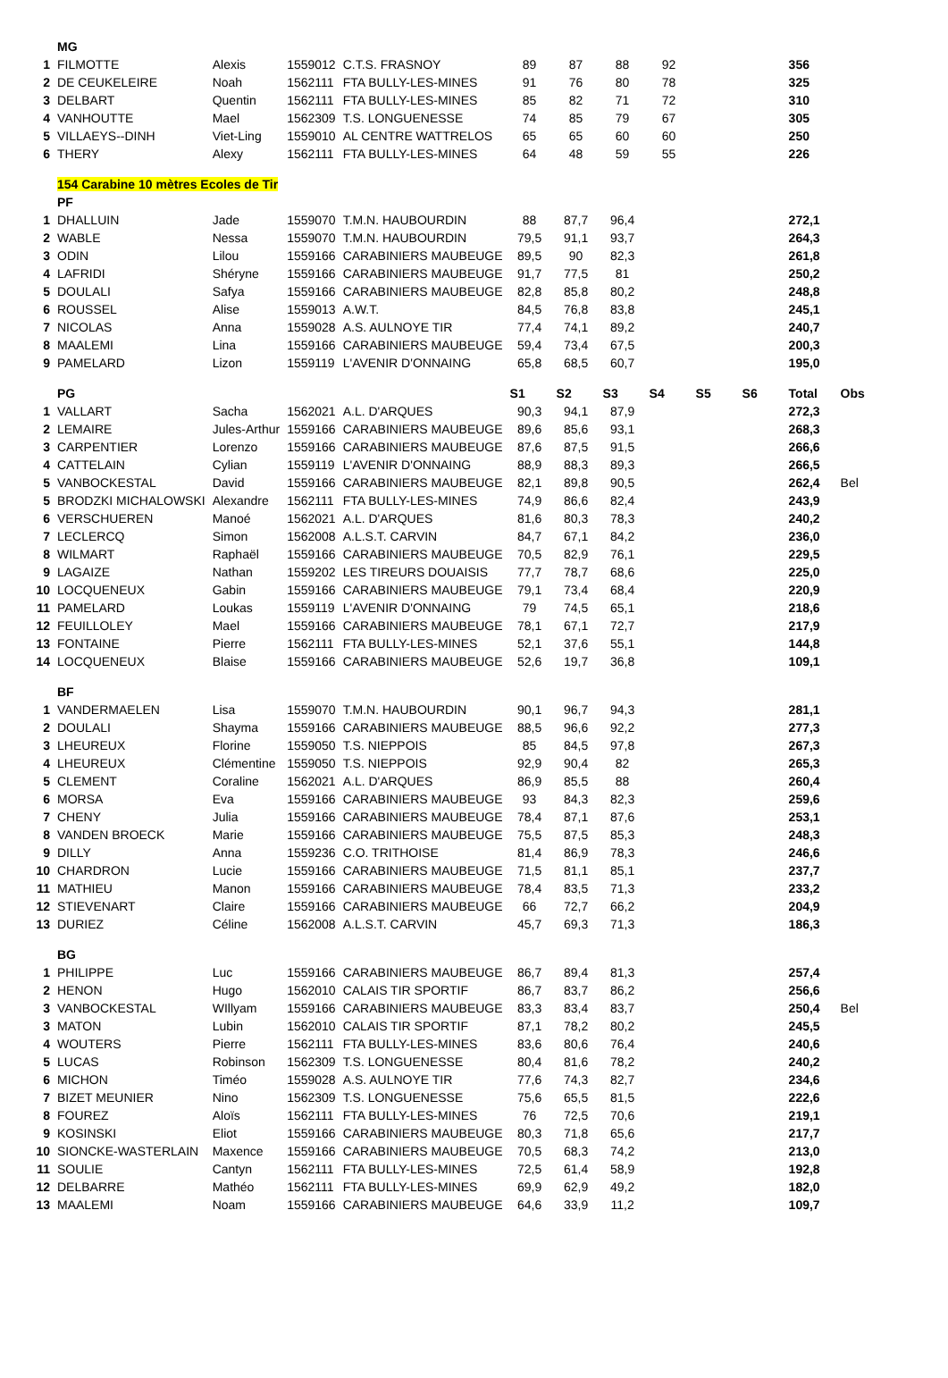| | MG | | | | | | | | | | | |
| 1 | FILMOTTE | Alexis | 1559012 | C.T.S. FRASNOY | 89 | 87 | 88 | 92 | | | 356 | |
| 2 | DE CEUKELEIRE | Noah | 1562111 | FTA BULLY-LES-MINES | 91 | 76 | 80 | 78 | | | 325 | |
| 3 | DELBART | Quentin | 1562111 | FTA BULLY-LES-MINES | 85 | 82 | 71 | 72 | | | 310 | |
| 4 | VANHOUTTE | Mael | 1562309 | T.S. LONGUENESSE | 74 | 85 | 79 | 67 | | | 305 | |
| 5 | VILLAEYS--DINH | Viet-Ling | 1559010 | AL CENTRE WATTRELOS | 65 | 65 | 60 | 60 | | | 250 | |
| 6 | THERY | Alexy | 1562111 | FTA BULLY-LES-MINES | 64 | 48 | 59 | 55 | | | 226 | |
| | 154 Carabine 10 mètres Ecoles de Tir | | | | | | | | | | | |
| | PF | | | | | | | | | | | |
| 1 | DHALLUIN | Jade | 1559070 | T.M.N. HAUBOURDIN | 88 | 87,7 | 96,4 | | | | 272,1 | |
| 2 | WABLE | Nessa | 1559070 | T.M.N. HAUBOURDIN | 79,5 | 91,1 | 93,7 | | | | 264,3 | |
| 3 | ODIN | Lilou | 1559166 | CARABINIERS MAUBEUGE | 89,5 | 90 | 82,3 | | | | 261,8 | |
| 4 | LAFRIDI | Shéryne | 1559166 | CARABINIERS MAUBEUGE | 91,7 | 77,5 | 81 | | | | 250,2 | |
| 5 | DOULALI | Safya | 1559166 | CARABINIERS MAUBEUGE | 82,8 | 85,8 | 80,2 | | | | 248,8 | |
| 6 | ROUSSEL | Alise | 1559013 | A.W.T. | 84,5 | 76,8 | 83,8 | | | | 245,1 | |
| 7 | NICOLAS | Anna | 1559028 | A.S. AULNOYE TIR | 77,4 | 74,1 | 89,2 | | | | 240,7 | |
| 8 | MAALEMI | Lina | 1559166 | CARABINIERS MAUBEUGE | 59,4 | 73,4 | 67,5 | | | | 200,3 | |
| 9 | PAMELARD | Lizon | 1559119 | L'AVENIR D'ONNAING | 65,8 | 68,5 | 60,7 | | | | 195,0 | |
| | PG | | | | S1 | S2 | S3 | S4 | S5 | S6 | Total | Obs |
| 1 | VALLART | Sacha | 1562021 | A.L. D'ARQUES | 90,3 | 94,1 | 87,9 | | | | 272,3 | |
| 2 | LEMAIRE | Jules-Arthur | 1559166 | CARABINIERS MAUBEUGE | 89,6 | 85,6 | 93,1 | | | | 268,3 | |
| 3 | CARPENTIER | Lorenzo | 1559166 | CARABINIERS MAUBEUGE | 87,6 | 87,5 | 91,5 | | | | 266,6 | |
| 4 | CATTELAIN | Cylian | 1559119 | L'AVENIR D'ONNAING | 88,9 | 88,3 | 89,3 | | | | 266,5 | |
| 5 | VANBOCKESTAL | David | 1559166 | CARABINIERS MAUBEUGE | 82,1 | 89,8 | 90,5 | | | | 262,4 | Bel |
| 5 | BRODZKI MICHALOWSKI | Alexandre | 1562111 | FTA BULLY-LES-MINES | 74,9 | 86,6 | 82,4 | | | | 243,9 | |
| 6 | VERSCHUEREN | Manoé | 1562021 | A.L. D'ARQUES | 81,6 | 80,3 | 78,3 | | | | 240,2 | |
| 7 | LECLERCQ | Simon | 1562008 | A.L.S.T. CARVIN | 84,7 | 67,1 | 84,2 | | | | 236,0 | |
| 8 | WILMART | Raphaël | 1559166 | CARABINIERS MAUBEUGE | 70,5 | 82,9 | 76,1 | | | | 229,5 | |
| 9 | LAGAIZE | Nathan | 1559202 | LES TIREURS DOUAISIS | 77,7 | 78,7 | 68,6 | | | | 225,0 | |
| 10 | LOCQUENEUX | Gabin | 1559166 | CARABINIERS MAUBEUGE | 79,1 | 73,4 | 68,4 | | | | 220,9 | |
| 11 | PAMELARD | Loukas | 1559119 | L'AVENIR D'ONNAING | 79 | 74,5 | 65,1 | | | | 218,6 | |
| 12 | FEUILLOLEY | Mael | 1559166 | CARABINIERS MAUBEUGE | 78,1 | 67,1 | 72,7 | | | | 217,9 | |
| 13 | FONTAINE | Pierre | 1562111 | FTA BULLY-LES-MINES | 52,1 | 37,6 | 55,1 | | | | 144,8 | |
| 14 | LOCQUENEUX | Blaise | 1559166 | CARABINIERS MAUBEUGE | 52,6 | 19,7 | 36,8 | | | | 109,1 | |
| | BF | | | | | | | | | | | |
| 1 | VANDERMAELEN | Lisa | 1559070 | T.M.N. HAUBOURDIN | 90,1 | 96,7 | 94,3 | | | | 281,1 | |
| 2 | DOULALI | Shayma | 1559166 | CARABINIERS MAUBEUGE | 88,5 | 96,6 | 92,2 | | | | 277,3 | |
| 3 | LHEUREUX | Florine | 1559050 | T.S. NIEPPOIS | 85 | 84,5 | 97,8 | | | | 267,3 | |
| 4 | LHEUREUX | Clémentine | 1559050 | T.S. NIEPPOIS | 92,9 | 90,4 | 82 | | | | 265,3 | |
| 5 | CLEMENT | Coraline | 1562021 | A.L. D'ARQUES | 86,9 | 85,5 | 88 | | | | 260,4 | |
| 6 | MORSA | Eva | 1559166 | CARABINIERS MAUBEUGE | 93 | 84,3 | 82,3 | | | | 259,6 | |
| 7 | CHENY | Julia | 1559166 | CARABINIERS MAUBEUGE | 78,4 | 87,1 | 87,6 | | | | 253,1 | |
| 8 | VANDEN BROECK | Marie | 1559166 | CARABINIERS MAUBEUGE | 75,5 | 87,5 | 85,3 | | | | 248,3 | |
| 9 | DILLY | Anna | 1559236 | C.O. TRITHOISE | 81,4 | 86,9 | 78,3 | | | | 246,6 | |
| 10 | CHARDRON | Lucie | 1559166 | CARABINIERS MAUBEUGE | 71,5 | 81,1 | 85,1 | | | | 237,7 | |
| 11 | MATHIEU | Manon | 1559166 | CARABINIERS MAUBEUGE | 78,4 | 83,5 | 71,3 | | | | 233,2 | |
| 12 | STIEVENART | Claire | 1559166 | CARABINIERS MAUBEUGE | 66 | 72,7 | 66,2 | | | | 204,9 | |
| 13 | DURIEZ | Céline | 1562008 | A.L.S.T. CARVIN | 45,7 | 69,3 | 71,3 | | | | 186,3 | |
| | BG | | | | | | | | | | | |
| 1 | PHILIPPE | Luc | 1559166 | CARABINIERS MAUBEUGE | 86,7 | 89,4 | 81,3 | | | | 257,4 | |
| 2 | HENON | Hugo | 1562010 | CALAIS TIR SPORTIF | 86,7 | 83,7 | 86,2 | | | | 256,6 | |
| 3 | VANBOCKESTAL | WIllyam | 1559166 | CARABINIERS MAUBEUGE | 83,3 | 83,4 | 83,7 | | | | 250,4 | Bel |
| 3 | MATON | Lubin | 1562010 | CALAIS TIR SPORTIF | 87,1 | 78,2 | 80,2 | | | | 245,5 | |
| 4 | WOUTERS | Pierre | 1562111 | FTA BULLY-LES-MINES | 83,6 | 80,6 | 76,4 | | | | 240,6 | |
| 5 | LUCAS | Robinson | 1562309 | T.S. LONGUENESSE | 80,4 | 81,6 | 78,2 | | | | 240,2 | |
| 6 | MICHON | Timéo | 1559028 | A.S. AULNOYE TIR | 77,6 | 74,3 | 82,7 | | | | 234,6 | |
| 7 | BIZET MEUNIER | Nino | 1562309 | T.S. LONGUENESSE | 75,6 | 65,5 | 81,5 | | | | 222,6 | |
| 8 | FOUREZ | Aloïs | 1562111 | FTA BULLY-LES-MINES | 76 | 72,5 | 70,6 | | | | 219,1 | |
| 9 | KOSINSKI | Eliot | 1559166 | CARABINIERS MAUBEUGE | 80,3 | 71,8 | 65,6 | | | | 217,7 | |
| 10 | SIONCKE-WASTERLAIN | Maxence | 1559166 | CARABINIERS MAUBEUGE | 70,5 | 68,3 | 74,2 | | | | 213,0 | |
| 11 | SOULIE | Cantyn | 1562111 | FTA BULLY-LES-MINES | 72,5 | 61,4 | 58,9 | | | | 192,8 | |
| 12 | DELBARRE | Mathéo | 1562111 | FTA BULLY-LES-MINES | 69,9 | 62,9 | 49,2 | | | | 182,0 | |
| 13 | MAALEMI | Noam | 1559166 | CARABINIERS MAUBEUGE | 64,6 | 33,9 | 11,2 | | | | 109,7 | |